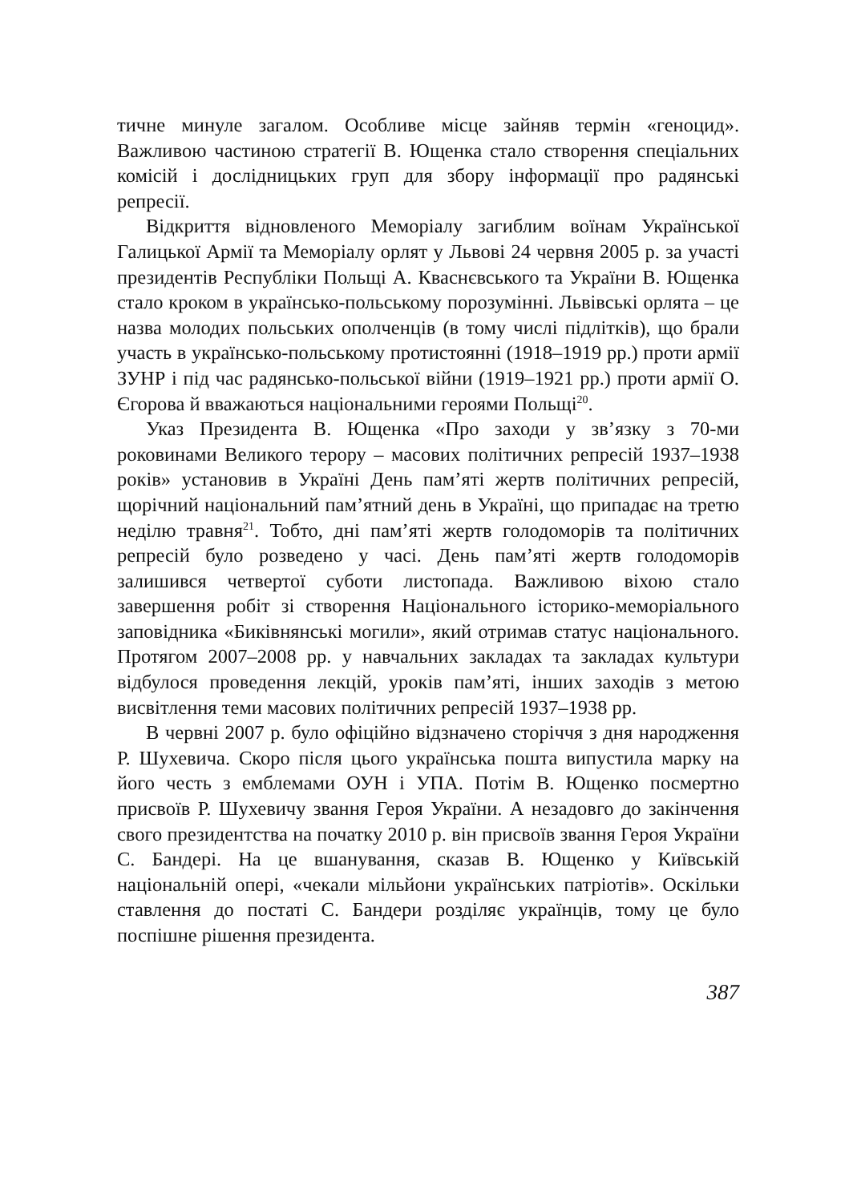тичне минуле загалом. Особливе місце зайняв термін «геноцид». Важливою частиною стратегії В. Ющенка стало створення спеціальних комісій і дослідницьких груп для збору інформації про радянські репресії.
Відкриття відновленого Меморіалу загиблим воїнам Української Галицької Армії та Меморіалу орлят у Львові 24 червня 2005 р. за участі президентів Республіки Польщі А. Кваснєвського та України В. Ющенка стало кроком в українсько-польському порозумінні. Львівські орлята – це назва молодих польських ополченців (в тому числі підлітків), що брали участь в українсько-польському протистоянні (1918–1919 рр.) проти армії ЗУНР і під час радянсько-польської війни (1919–1921 рр.) проти армії О. Єгорова й вважаються національними героями Польщі<sup>20</sup>.
Указ Президента В. Ющенка «Про заходи у зв’язку з 70-ми роковинами Великого терору – масових політичних репресій 1937–1938 років» установив в Україні День пам’яті жертв політичних репресій, щорічний національний пам’ятний день в Україні, що припадає на третю неділю травня<sup>21</sup>. Тобто, дні пам’яті жертв голодоморів та політичних репресій було розведено у часі. День пам’яті жертв голодоморів залишився четвертої суботи листопада. Важливою віхою стало завершення робіт зі створення Національного історико-меморіального заповідника «Биківнянські могили», який отримав статус національного. Протягом 2007–2008 рр. у навчальних закладах та закладах культури відбулося проведення лекцій, уроків пам’яті, інших заходів з метою висвітлення теми масових політичних репресій 1937–1938 рр.
В червні 2007 р. було офіційно відзначено сторіччя з дня народження Р. Шухевича. Скоро після цього українська пошта випустила марку на його честь з емблемами ОУН і УПА. Потім В. Ющенко посмертно присвоїв Р. Шухевичу звання Героя України. А незадовго до закінчення свого президентства на початку 2010 р. він присвоїв звання Героя України С. Бандері. На це вшанування, сказав В. Ющенко у Київській національній опері, «чекали мільйони українських патріотів». Оскільки ставлення до постаті С. Бандери розділяє українців, тому це було поспішне рішення президента.
387